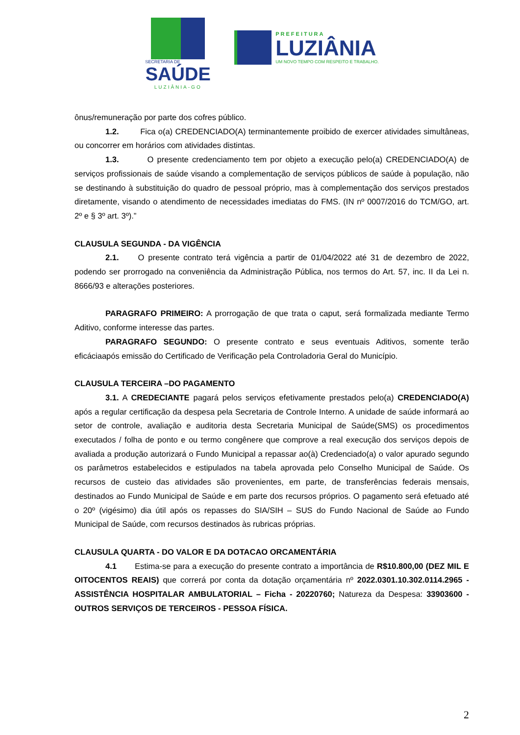SECRETARIA DE
SAÚDE
LUZIÂNIA-GO
PREFEITURA
LUZIÂNIA
UM NOVO TEMPO COM RESPEITO E TRABALHO.
ônus/remuneração por parte dos cofres público.
1.2. Fica o(a) CREDENCIADO(A) terminantemente proibido de exercer atividades simultâneas, ou concorrer em horários com atividades distintas.
1.3. O presente credenciamento tem por objeto a execução pelo(a) CREDENCIADO(A) de serviços profissionais de saúde visando a complementação de serviços públicos de saúde à população, não se destinando à substituição do quadro de pessoal próprio, mas à complementação dos serviços prestados diretamente, visando o atendimento de necessidades imediatas do FMS. (IN nº 0007/2016 do TCM/GO, art. 2º e § 3º art. 3º).”
CLAUSULA SEGUNDA - DA VIGÊNCIA
2.1. O presente contrato terá vigência a partir de 01/04/2022 até 31 de dezembro de 2022, podendo ser prorrogado na conveniência da Administração Pública, nos termos do Art. 57, inc. II da Lei n. 8666/93 e alterações posteriores.
PARAGRAFO PRIMEIRO: A prorrogação de que trata o caput, será formalizada mediante Termo Aditivo, conforme interesse das partes.
PARAGRAFO SEGUNDO: O presente contrato e seus eventuais Aditivos, somente terão eficáciaapós emissão do Certificado de Verificação pela Controladoria Geral do Município.
CLAUSULA TERCEIRA –DO PAGAMENTO
3.1. A CREDECIANTE pagará pelos serviços efetivamente prestados pelo(a) CREDENCIADO(A) após a regular certificação da despesa pela Secretaria de Controle Interno. A unidade de saúde informará ao setor de controle, avaliação e auditoria desta Secretaria Municipal de Saúde(SMS) os procedimentos executados / folha de ponto e ou termo congênere que comprove a real execução dos serviços depois de avaliada a produção autorizará o Fundo Municipal a repassar ao(à) Credenciado(a) o valor apurado segundo os parâmetros estabelecidos e estipulados na tabela aprovada pelo Conselho Municipal de Saúde. Os recursos de custeio das atividades são provenientes, em parte, de transferências federais mensais, destinados ao Fundo Municipal de Saúde e em parte dos recursos próprios. O pagamento será efetuado até o 20º (vigésimo) dia útil após os repasses do SIA/SIH – SUS do Fundo Nacional de Saúde ao Fundo Municipal de Saúde, com recursos destinados às rubricas próprias.
CLAUSULA QUARTA - DO VALOR E DA DOTACAO ORCAMENTÁRIA
4.1 Estima-se para a execução do presente contrato a importância de R$10.800,00 (DEZ MIL E OITOCENTOS REAIS) que correrá por conta da dotação orçamentária nº 2022.0301.10.302.0114.2965 - ASSISTÊNCIA HOSPITALAR AMBULATORIAL – Ficha - 20220760; Natureza da Despesa: 33903600 - OUTROS SERVIÇOS DE TERCEIROS - PESSOA FÍSICA.
2